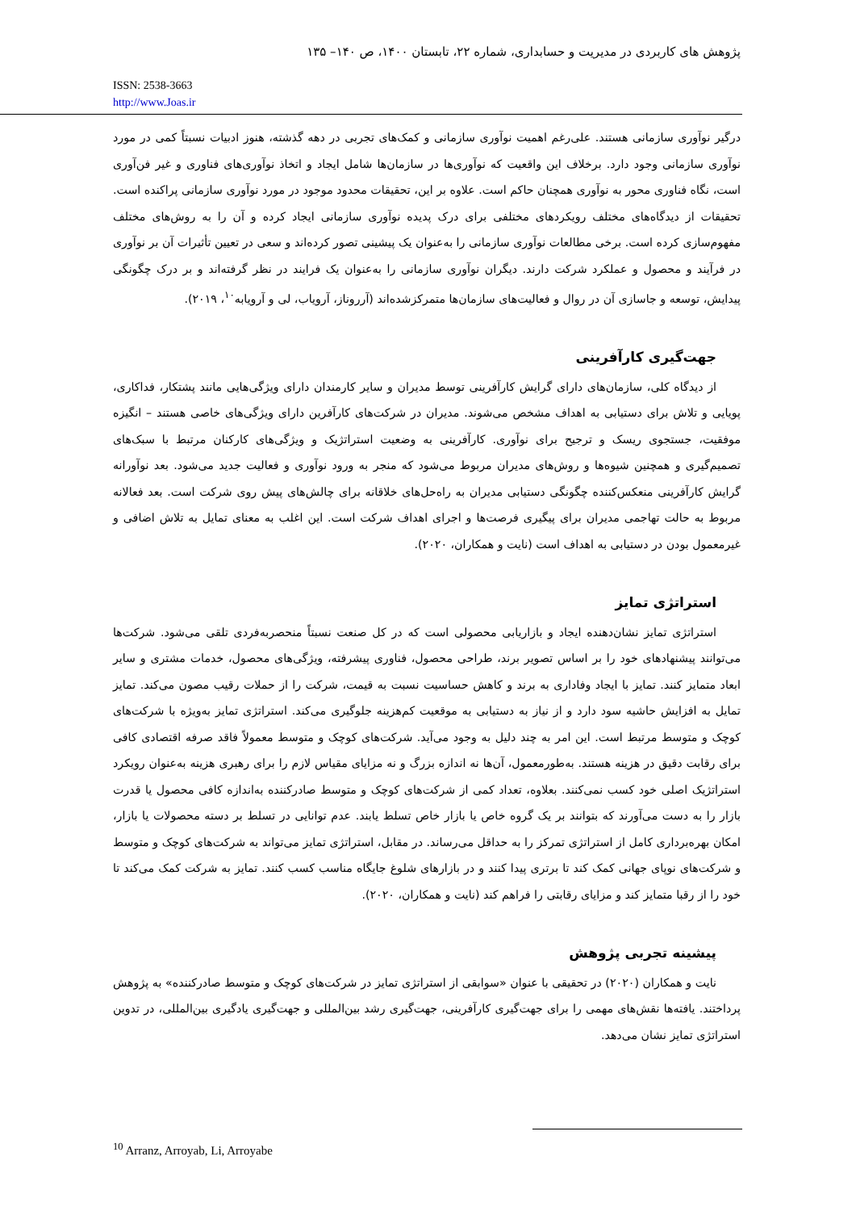پژوهش های کاربردی در مدیریت و حسابداری، شماره ۲۲، تابستان ۱۴۰۰، ص ۱۴۰– ۱۳۵
ISSN: 2538-3663
http://www.Joas.ir
درگیر نوآوری سازمانی هستند. علی‌رغم اهمیت نوآوری سازمانی و کمک‌های تجربی در دهه گذشته، هنوز ادبیات نسبتاً کمی در مورد نوآوری سازمانی وجود دارد. برخلاف این واقعیت که نوآوری‌ها در سازمان‌ها شامل ایجاد و اتخاذ نوآوری‌های فناوری و غیر فن‌آوری است، نگاه فناوری محور به نوآوری همچنان حاکم است. علاوه بر این، تحقیقات محدود موجود در مورد نوآوری سازمانی پراکنده است. تحقیقات از دیدگاه‌های مختلف رویکردهای مختلفی برای درک پدیده نوآوری سازمانی ایجاد کرده و آن را به روش‌های مختلف مفهوم‌سازی کرده است. برخی مطالعات نوآوری سازمانی را به‌عنوان یک پیشینی تصور کرده‌اند و سعی در تعیین تأثیرات آن بر نوآوری در فرآیند و محصول و عملکرد شرکت دارند. دیگران نوآوری سازمانی را به‌عنوان یک فرایند در نظر گرفته‌اند و بر درک چگونگی پیدایش، توسعه و جاسازی آن در روال و فعالیت‌های سازمان‌ها متمرکزشده‌اند (آرروناز، آرویاب، لی و آرویابه<sup>۱۰</sup>، ۲۰۱۹).
جهت‌گیری کارآفرینی
از دیدگاه کلی، سازمان‌های دارای گرایش کارآفرینی توسط مدیران و سایر کارمندان دارای ویژگی‌هایی مانند پشتکار، فداکاری، پویایی و تلاش برای دستیابی به اهداف مشخص می‌شوند. مدیران در شرکت‌های کارآفرین دارای ویژگی‌های خاصی هستند – انگیزه موفقیت، جستجوی ریسک و ترجیح برای نوآوری. کارآفرینی به وضعیت استراتژیک و ویژگی‌های کارکنان مرتبط با سبک‌های تصمیم‌گیری و همچنین شیوه‌ها و روش‌های مدیران مربوط می‌شود که منجر به ورود نوآوری و فعالیت جدید می‌شود. بعد نوآورانه گرایش کارآفرینی منعکس‌کننده چگونگی دستیابی مدیران به راه‌حل‌های خلاقانه برای چالش‌های پیش روی شرکت است. بعد فعالانه مربوط به حالت تهاجمی مدیران برای پیگیری فرصت‌ها و اجرای اهداف شرکت است. این اغلب به معنای تمایل به تلاش اضافی و غیرمعمول بودن در دستیابی به اهداف است (نایت و همکاران، ۲۰۲۰).
استراتژی تمایز
استراتژی تمایز نشان‌دهنده ایجاد و بازاریابی محصولی است که در کل صنعت نسبتاً منحصربه‌فردی تلقی می‌شود. شرکت‌ها می‌توانند پیشنهادهای خود را بر اساس تصویر برند، طراحی محصول، فناوری پیشرفته، ویژگی‌های محصول، خدمات مشتری و سایر ابعاد متمایز کنند. تمایز با ایجاد وفاداری به برند و کاهش حساسیت نسبت به قیمت، شرکت را از حملات رقیب مصون می‌کند. تمایز تمایل به افزایش حاشیه سود دارد و از نیاز به دستیابی به موقعیت کم‌هزینه جلوگیری می‌کند. استراتژی تمایز به‌ویژه با شرکت‌های کوچک و متوسط مرتبط است. این امر به چند دلیل به وجود می‌آید. شرکت‌های کوچک و متوسط معمولاً فاقد صرفه اقتصادی کافی برای رقابت دقیق در هزینه هستند. به‌طورمعمول، آن‌ها نه اندازه بزرگ و نه مزایای مقیاس لازم را برای رهبری هزینه به‌عنوان رویکرد استراتژیک اصلی خود کسب نمی‌کنند. بعلاوه، تعداد کمی از شرکت‌های کوچک و متوسط صادرکننده به‌اندازه کافی محصول یا قدرت بازار را به دست می‌آورند که بتوانند بر یک گروه خاص یا بازار خاص تسلط یابند. عدم توانایی در تسلط بر دسته محصولات یا بازار، امکان بهره‌برداری کامل از استراتژی تمرکز را به حداقل می‌رساند. در مقابل، استراتژی تمایز می‌تواند به شرکت‌های کوچک و متوسط و شرکت‌های نوپای جهانی کمک کند تا برتری پیدا کنند و در بازارهای شلوغ جایگاه مناسب کسب کنند. تمایز به شرکت کمک می‌کند تا خود را از رقبا متمایز کند و مزایای رقابتی را فراهم کند (نایت و همکاران، ۲۰۲۰).
پیشینه تجربی پژوهش
نایت و همکاران (۲۰۲۰) در تحقیقی با عنوان «سوابقی از استراتژی تمایز در شرکت‌های کوچک و متوسط صادرکننده» به پژوهش پرداختند. یافته‌ها نقش‌های مهمی را برای جهت‌گیری کارآفرینی، جهت‌گیری رشد بین‌المللی و جهت‌گیری یادگیری بین‌المللی، در تدوین استراتژی تمایز نشان می‌دهد.
<sup>10</sup> Arranz, Arroyab, Li, Arroyabe